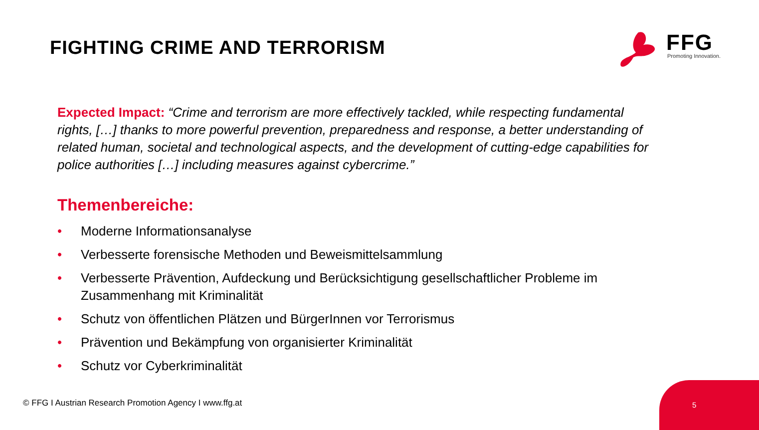FIGHTING CRIME AND TERRORISM
FFG Promoting Innovation.
Expected Impact: “Crime and terrorism are more effectively tackled, while respecting fundamental rights, […] thanks to more powerful prevention, preparedness and response, a better understanding of related human, societal and technological aspects, and the development of cutting-edge capabilities for police authorities […] including measures against cybercrime.”
Themenbereiche:
• Moderne Informationsanalyse
• Verbesserte forensische Methoden und Beweismittelsammlung
• Verbesserte Prävention, Aufdeckung und Berücksichtigung gesellschaftlicher Probleme im Zusammenhang mit Kriminalität
• Schutz von öffentlichen Plätzen und BürgerInnen vor Terrorismus
• Prävention und Bekämpfung von organisierter Kriminalität
• Schutz vor Cyberkriminalität
© FFG I Austrian Research Promotion Agency I www.ffg.at
5